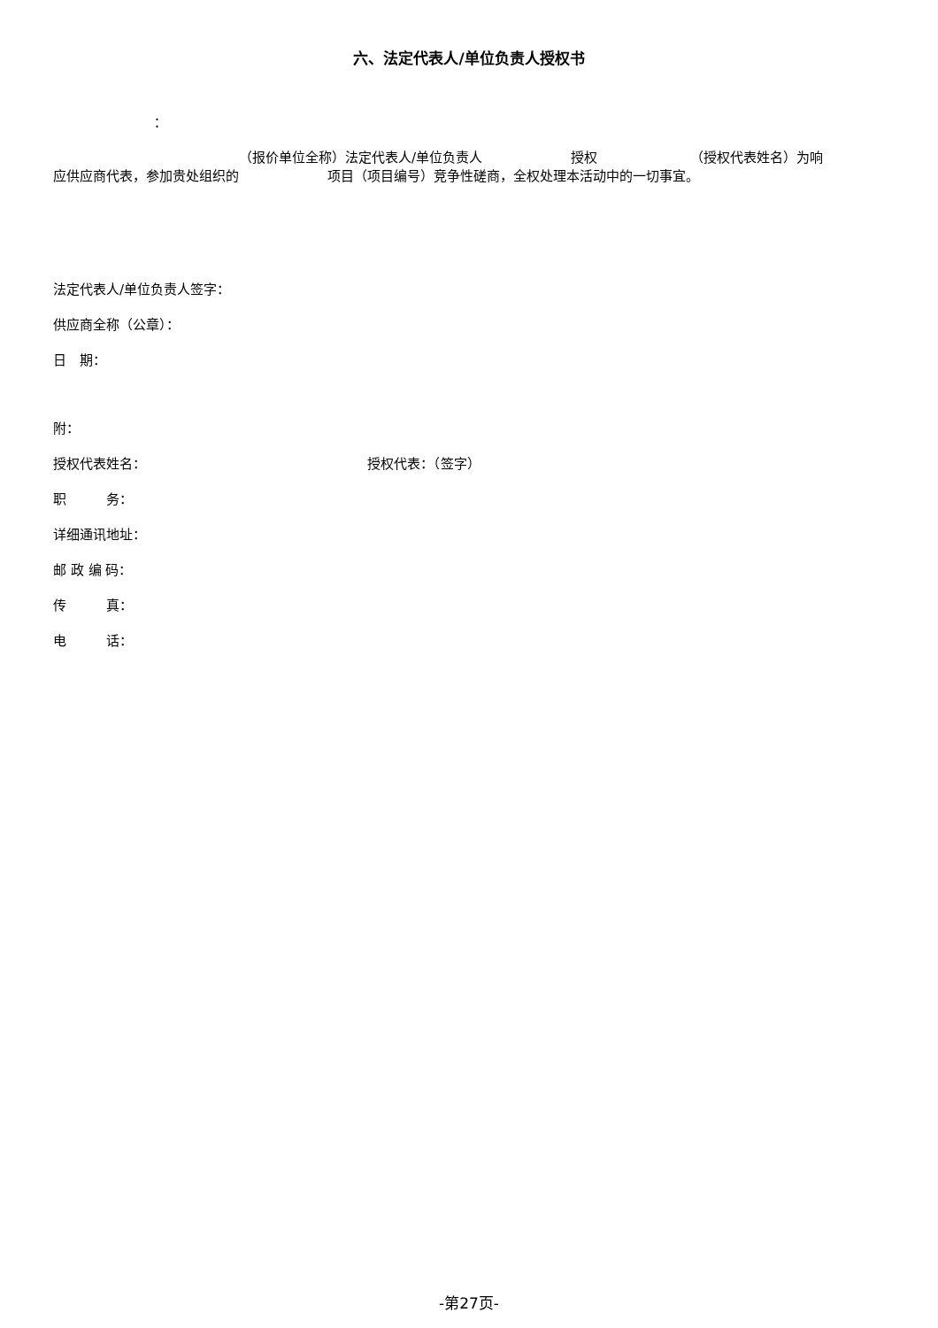六、法定代表人/单位负责人授权书
：
（报价单位全称）法定代表人/单位负责人 授权 （授权代表姓名）为响
应供应商代表，参加贵处组织的 项目（项目编号）竞争性磋商，全权处理本活动中的一切事宜。
法定代表人/单位负责人签字：
供应商全称（公章）：
日　期：
附：
授权代表姓名： 授权代表：（签字）
职　　　务：
详细通讯地址：
邮 政 编 码：
传　　　真：
电　　　话：
-第27页-